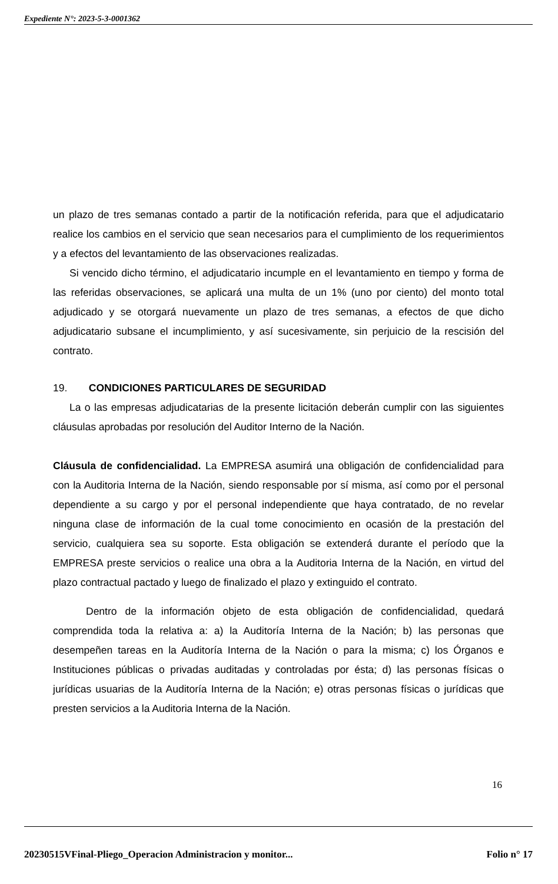Expediente N°: 2023-5-3-0001362
un plazo de tres semanas contado a partir de la notificación referida, para que el adjudicatario realice los cambios en el servicio que sean necesarios para el cumplimiento de los requerimientos y a efectos del levantamiento de las observaciones realizadas.
Si vencido dicho término, el adjudicatario incumple en el levantamiento en tiempo y forma de las referidas observaciones, se aplicará una multa de un 1% (uno por ciento) del monto total adjudicado y se otorgará nuevamente un plazo de tres semanas, a efectos de que dicho adjudicatario subsane el incumplimiento, y así sucesivamente, sin perjuicio de la rescisión del contrato.
19. CONDICIONES PARTICULARES DE SEGURIDAD
La o las empresas adjudicatarias de la presente licitación deberán cumplir con las siguientes cláusulas aprobadas por resolución del Auditor Interno de la Nación.
Cláusula de confidencialidad. La EMPRESA asumirá una obligación de confidencialidad para con la Auditoria Interna de la Nación, siendo responsable por sí misma, así como por el personal dependiente a su cargo y por el personal independiente que haya contratado, de no revelar ninguna clase de información de la cual tome conocimiento en ocasión de la prestación del servicio, cualquiera sea su soporte. Esta obligación se extenderá durante el período que la EMPRESA preste servicios o realice una obra a la Auditoria Interna de la Nación, en virtud del plazo contractual pactado y luego de finalizado el plazo y extinguido el contrato.
Dentro de la información objeto de esta obligación de confidencialidad, quedará comprendida toda la relativa a: a) la Auditoría Interna de la Nación; b) las personas que desempeñen tareas en la Auditoría Interna de la Nación o para la misma; c) los Órganos e Instituciones públicas o privadas auditadas y controladas por ésta; d) las personas físicas o jurídicas usuarias de la Auditoría Interna de la Nación; e) otras personas físicas o jurídicas que presten servicios a la Auditoria Interna de la Nación.
16
20230515VFinal-Pliego_Operacion Administracion y monitor... Folio n° 17